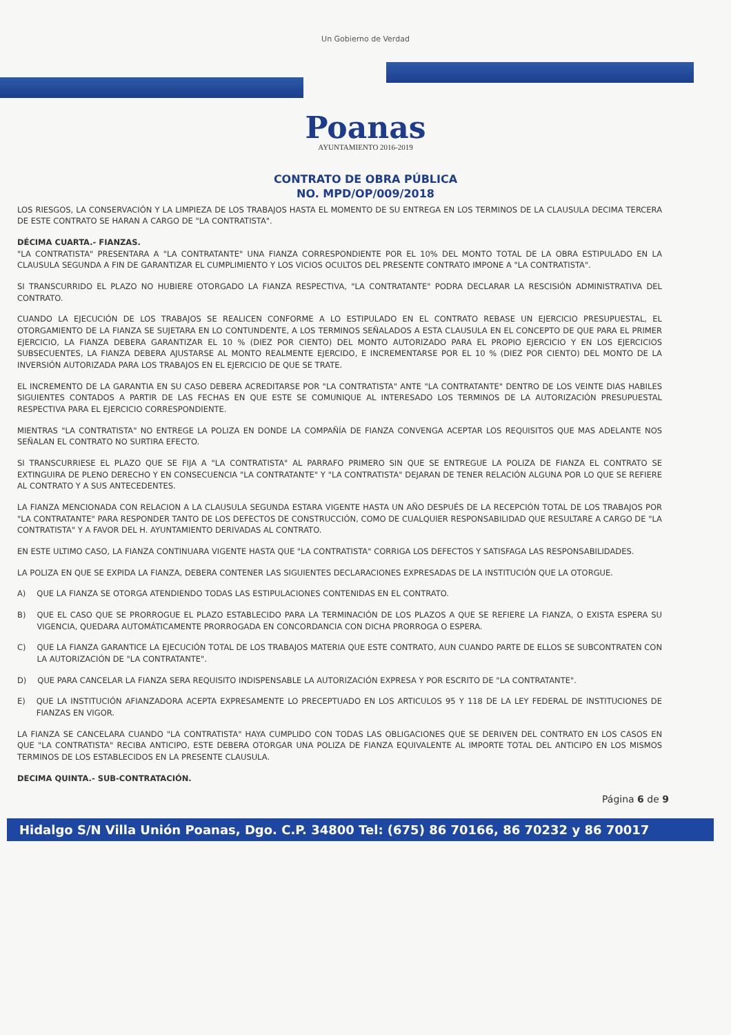Un Gobierno de Verdad
Poanas
AYUNTAMIENTO 2016-2019
CONTRATO DE OBRA PÚBLICA
NO. MPD/OP/009/2018
LOS RIESGOS, LA CONSERVACIÓN Y LA LIMPIEZA DE LOS TRABAJOS HASTA EL MOMENTO DE SU ENTREGA EN LOS TERMINOS DE LA CLAUSULA DECIMA TERCERA DE ESTE CONTRATO SE HARAN A CARGO DE "LA CONTRATISTA".
DÉCIMA CUARTA.- FIANZAS.
"LA CONTRATISTA" PRESENTARA A "LA CONTRATANTE" UNA FIANZA CORRESPONDIENTE POR EL 10% DEL MONTO TOTAL DE LA OBRA ESTIPULADO EN LA CLAUSULA SEGUNDA A FIN DE GARANTIZAR EL CUMPLIMIENTO Y LOS VICIOS OCULTOS DEL PRESENTE CONTRATO IMPONE A "LA CONTRATISTA".
SI TRANSCURRIDO EL PLAZO NO HUBIERE OTORGADO LA FIANZA RESPECTIVA, "LA CONTRATANTE" PODRA DECLARAR LA RESCISIÓN ADMINISTRATIVA DEL CONTRATO.
CUANDO LA EJECUCIÓN DE LOS TRABAJOS SE REALICEN CONFORME A LO ESTIPULADO EN EL CONTRATO REBASE UN EJERCICIO PRESUPUESTAL, EL OTORGAMIENTO DE LA FIANZA SE SUJETARA EN LO CONTUNDENTE, A LOS TERMINOS SEÑALADOS A ESTA CLAUSULA EN EL CONCEPTO DE QUE PARA EL PRIMER EJERCICIO, LA FIANZA DEBERA GARANTIZAR EL 10 % (DIEZ POR CIENTO) DEL MONTO AUTORIZADO PARA EL PROPIO EJERCICIO Y EN LOS EJERCICIOS SUBSECUENTES, LA FIANZA DEBERA AJUSTARSE AL MONTO REALMENTE EJERCIDO, E INCREMENTARSE POR EL 10 % (DIEZ POR CIENTO) DEL MONTO DE LA INVERSIÓN AUTORIZADA PARA LOS TRABAJOS EN EL EJERCICIO DE QUE SE TRATE.
EL INCREMENTO DE LA GARANTIA EN SU CASO DEBERA ACREDITARSE POR "LA CONTRATISTA" ANTE "LA CONTRATANTE" DENTRO DE LOS VEINTE DIAS HABILES SIGUIENTES CONTADOS A PARTIR DE LAS FECHAS EN QUE ESTE SE COMUNIQUE AL INTERESADO LOS TERMINOS DE LA AUTORIZACIÓN PRESUPUESTAL RESPECTIVA PARA EL EJERCICIO CORRESPONDIENTE.
MIENTRAS "LA CONTRATISTA" NO ENTREGE LA POLIZA EN DONDE LA COMPAÑÍA DE FIANZA CONVENGA ACEPTAR LOS REQUISITOS QUE MAS ADELANTE NOS SEÑALAN EL CONTRATO NO SURTIRA EFECTO.
SI TRANSCURRIESE EL PLAZO QUE SE FIJA A "LA CONTRATISTA" AL PARRAFO PRIMERO SIN QUE SE ENTREGUE LA POLIZA DE FIANZA EL CONTRATO SE EXTINGUIRA DE PLENO DERECHO Y EN CONSECUENCIA "LA CONTRATANTE" Y "LA CONTRATISTA" DEJARAN DE TENER RELACIÓN ALGUNA POR LO QUE SE REFIERE AL CONTRATO Y A SUS ANTECEDENTES.
LA FIANZA MENCIONADA CON RELACION A LA CLAUSULA SEGUNDA ESTARA VIGENTE HASTA UN AÑO DESPUÉS DE LA RECEPCIÓN TOTAL DE LOS TRABAJOS POR "LA CONTRATANTE" PARA RESPONDER TANTO DE LOS DEFECTOS DE CONSTRUCCIÓN, COMO DE CUALQUIER RESPONSABILIDAD QUE RESULTARE A CARGO DE "LA CONTRATISTA" Y A FAVOR DEL H. AYUNTAMIENTO DERIVADAS AL CONTRATO.
EN ESTE ULTIMO CASO, LA FIANZA CONTINUARA VIGENTE HASTA QUE "LA CONTRATISTA" CORRIGA LOS DEFECTOS Y SATISFAGA LAS RESPONSABILIDADES.
LA POLIZA EN QUE SE EXPIDA LA FIANZA, DEBERA CONTENER LAS SIGUIENTES DECLARACIONES EXPRESADAS DE LA INSTITUCIÓN QUE LA OTORGUE.
A) QUE LA FIANZA SE OTORGA ATENDIENDO TODAS LAS ESTIPULACIONES CONTENIDAS EN EL CONTRATO.
B) QUE EL CASO QUE SE PRORROGUE EL PLAZO ESTABLECIDO PARA LA TERMINACIÓN DE LOS PLAZOS A QUE SE REFIERE LA FIANZA, O EXISTA ESPERA SU VIGENCIA, QUEDARA AUTOMÁTICAMENTE PRORROGADA EN CONCORDANCIA CON DICHA PRORROGA O ESPERA.
C) QUE LA FIANZA GARANTICE LA EJECUCIÓN TOTAL DE LOS TRABAJOS MATERIA QUE ESTE CONTRATO, AUN CUANDO PARTE DE ELLOS SE SUBCONTRATEN CON LA AUTORIZACIÓN DE "LA CONTRATANTE".
D) QUE PARA CANCELAR LA FIANZA SERA REQUISITO INDISPENSABLE LA AUTORIZACIÓN EXPRESA Y POR ESCRITO DE "LA CONTRATANTE".
E) QUE LA INSTITUCIÓN AFIANZADORA ACEPTA EXPRESAMENTE LO PRECEPTUADO EN LOS ARTICULOS 95 Y 118 DE LA LEY FEDERAL DE INSTITUCIONES DE FIANZAS EN VIGOR.
LA FIANZA SE CANCELARA CUANDO "LA CONTRATISTA" HAYA CUMPLIDO CON TODAS LAS OBLIGACIONES QUE SE DERIVEN DEL CONTRATO EN LOS CASOS EN QUE "LA CONTRATISTA" RECIBA ANTICIPO, ESTE DEBERA OTORGAR UNA POLIZA DE FIANZA EQUIVALENTE AL IMPORTE TOTAL DEL ANTICIPO EN LOS MISMOS TERMINOS DE LOS ESTABLECIDOS EN LA PRESENTE CLAUSULA.
DECIMA QUINTA.- SUB-CONTRATACIÓN.
Página 6 de 9
Hidalgo S/N Villa Unión Poanas, Dgo. C.P. 34800 Tel: (675) 86 70166, 86 70232 y 86 70017